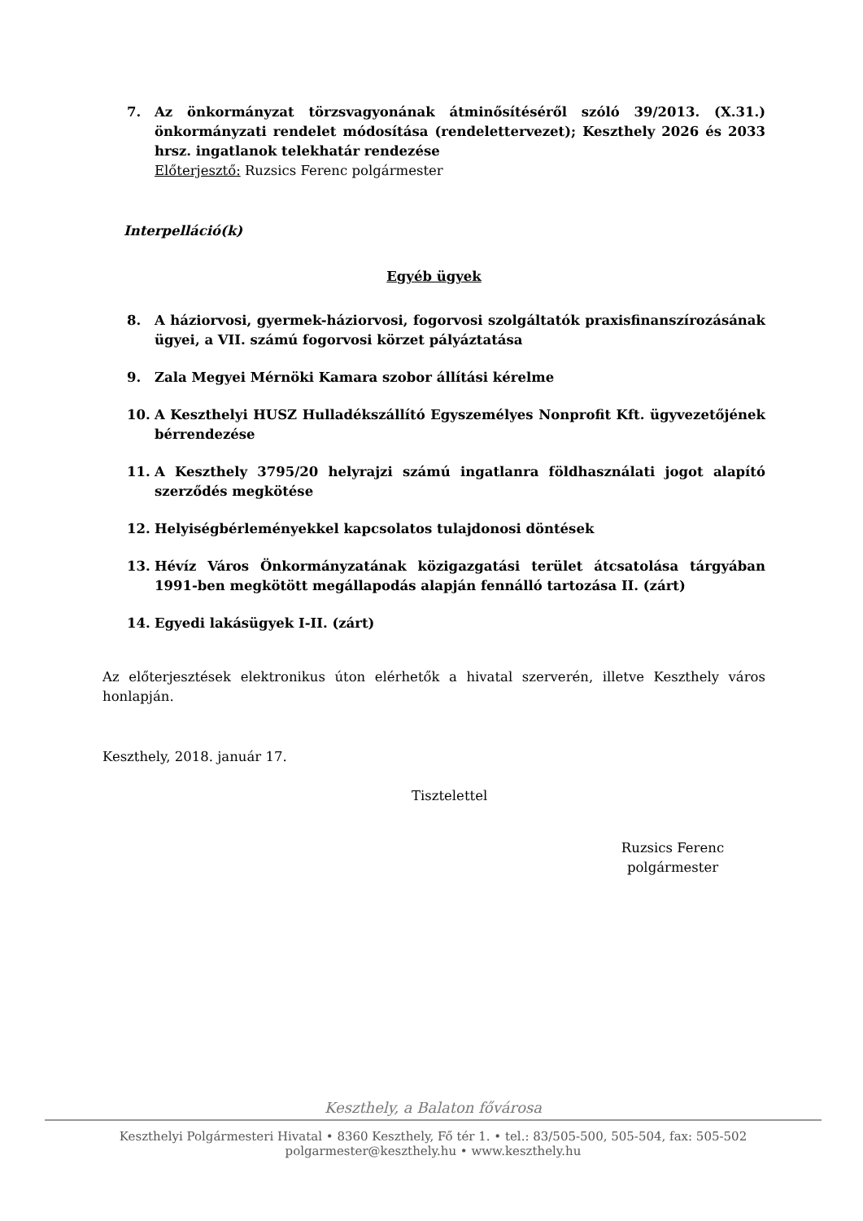7. Az önkormányzat törzsvagyonának átminősítéséről szóló 39/2013. (X.31.) önkormányzati rendelet módosítása (rendelettervezet); Keszthely 2026 és 2033 hrsz. ingatlanok telekhatár rendezése
Előterjesztő: Ruzsics Ferenc polgármester
Interpelláció(k)
Egyéb ügyek
8. A háziorvosi, gyermek-háziorvosi, fogorvosi szolgáltatók praxisfinanszírozásának ügyei, a VII. számú fogorvosi körzet pályáztatása
9. Zala Megyei Mérnöki Kamara szobor állítási kérelme
10. A Keszthelyi HUSZ Hulladékszállító Egyszemélyes Nonprofit Kft. ügyvezetőjének bérrendezése
11. A Keszthely 3795/20 helyrajzi számú ingatlanra földhasználati jogot alapító szerződés megkötése
12. Helyiségbérleményekkel kapcsolatos tulajdonosi döntések
13. Hévíz Város Önkormányzatának közigazgatási terület átcsatolása tárgyában 1991-ben megkötött megállapodás alapján fennálló tartozása II. (zárt)
14. Egyedi lakásügyek I-II. (zárt)
Az előterjesztések elektronikus úton elérhetők a hivatal szerverén, illetve Keszthely város honlapján.
Keszthely, 2018. január 17.
Tisztelettel
Ruzsics Ferenc
polgármester
Keszthely, a Balaton fővárosa
Keszthelyi Polgármesteri Hivatal • 8360 Keszthely, Fő tér 1. • tel.: 83/505-500, 505-504, fax: 505-502
polgarmester@keszthely.hu • www.keszthely.hu